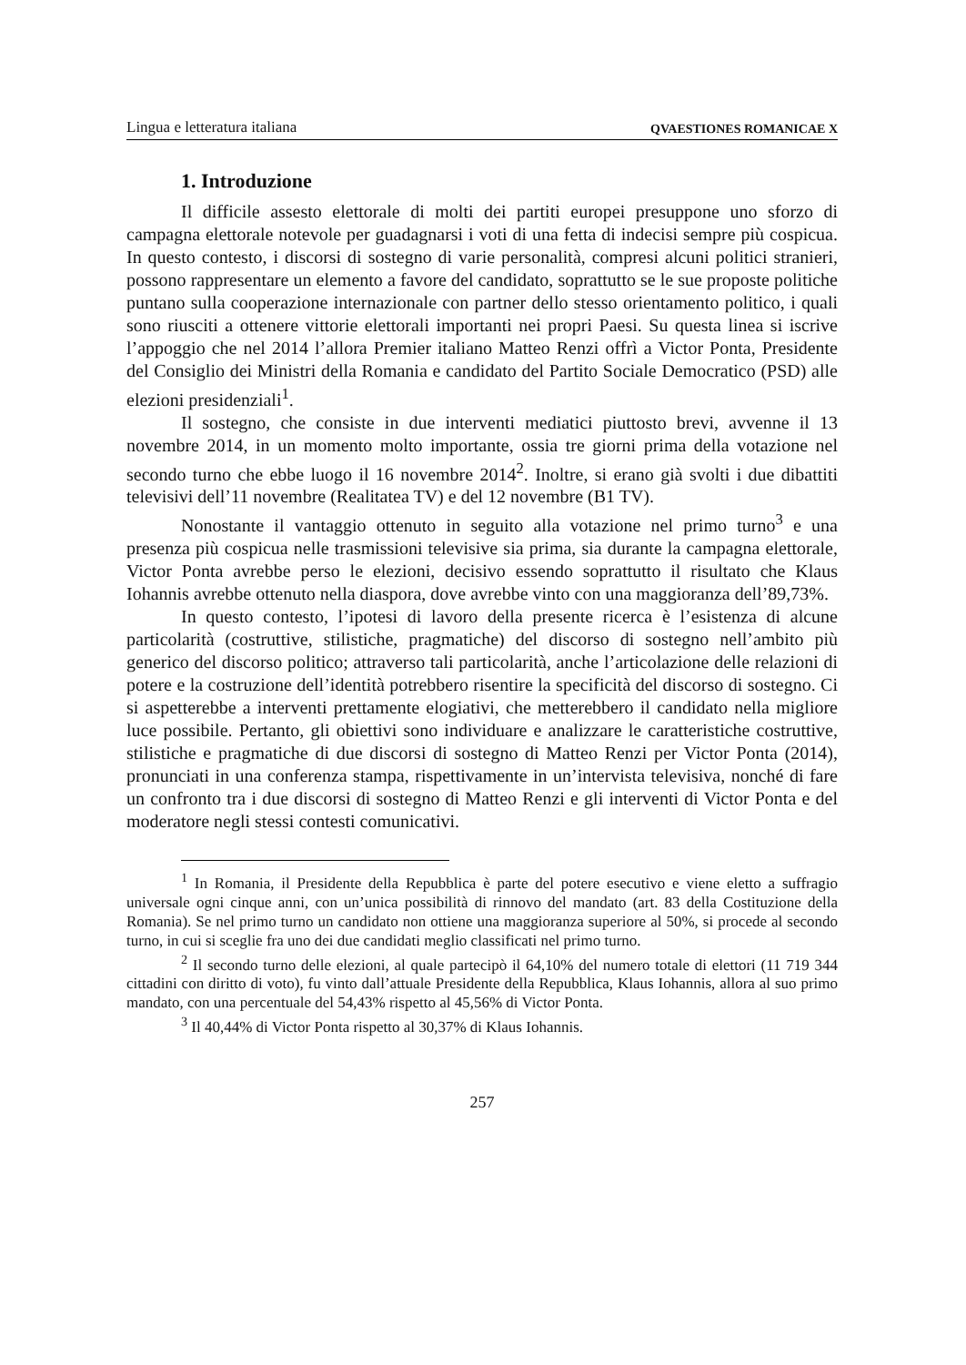Lingua e letteratura italiana QVAESTIONES ROMANICAE X
1. Introduzione
Il difficile assesto elettorale di molti dei partiti europei presuppone uno sforzo di campagna elettorale notevole per guadagnarsi i voti di una fetta di indecisi sempre più cospicua. In questo contesto, i discorsi di sostegno di varie personalità, compresi alcuni politici stranieri, possono rappresentare un elemento a favore del candidato, soprattutto se le sue proposte politiche puntano sulla cooperazione internazionale con partner dello stesso orientamento politico, i quali sono riusciti a ottenere vittorie elettorali importanti nei propri Paesi. Su questa linea si iscrive l’appoggio che nel 2014 l’allora Premier italiano Matteo Renzi offrì a Victor Ponta, Presidente del Consiglio dei Ministri della Romania e candidato del Partito Sociale Democratico (PSD) alle elezioni presidenziali<sup>1</sup>.
Il sostegno, che consiste in due interventi mediatici piuttosto brevi, avvenne il 13 novembre 2014, in un momento molto importante, ossia tre giorni prima della votazione nel secondo turno che ebbe luogo il 16 novembre 2014<sup>2</sup>. Inoltre, si erano già svolti i due dibattiti televisivi dell’11 novembre (Realitatea TV) e del 12 novembre (B1 TV).
Nonostante il vantaggio ottenuto in seguito alla votazione nel primo turno<sup>3</sup> e una presenza più cospicua nelle trasmissioni televisive sia prima, sia durante la campagna elettorale, Victor Ponta avrebbe perso le elezioni, decisivo essendo soprattutto il risultato che Klaus Iohannis avrebbe ottenuto nella diaspora, dove avrebbe vinto con una maggioranza dell’89,73%.
In questo contesto, l’ipotesi di lavoro della presente ricerca è l’esistenza di alcune particolarità (costruttive, stilistiche, pragmatiche) del discorso di sostegno nell’ambito più generico del discorso politico; attraverso tali particolarità, anche l’articolazione delle relazioni di potere e la costruzione dell’identità potrebbero risentire la specificità del discorso di sostegno. Ci si aspetterebbe a interventi prettamente elogiativi, che metterebbero il candidato nella migliore luce possibile. Pertanto, gli obiettivi sono individuare e analizzare le caratteristiche costruttive, stilistiche e pragmatiche di due discorsi di sostegno di Matteo Renzi per Victor Ponta (2014), pronunciati in una conferenza stampa, rispettivamente in un’intervista televisiva, nonché di fare un confronto tra i due discorsi di sostegno di Matteo Renzi e gli interventi di Victor Ponta e del moderatore negli stessi contesti comunicativi.
<sup>1</sup> In Romania, il Presidente della Repubblica è parte del potere esecutivo e viene eletto a suffragio universale ogni cinque anni, con un’unica possibilità di rinnovo del mandato (art. 83 della Costituzione della Romania). Se nel primo turno un candidato non ottiene una maggioranza superiore al 50%, si procede al secondo turno, in cui si sceglie fra uno dei due candidati meglio classificati nel primo turno.
<sup>2</sup> Il secondo turno delle elezioni, al quale partecipò il 64,10% del numero totale di elettori (11 719 344 cittadini con diritto di voto), fu vinto dall’attuale Presidente della Repubblica, Klaus Iohannis, allora al suo primo mandato, con una percentuale del 54,43% rispetto al 45,56% di Victor Ponta.
<sup>3</sup> Il 40,44% di Victor Ponta rispetto al 30,37% di Klaus Iohannis.
257